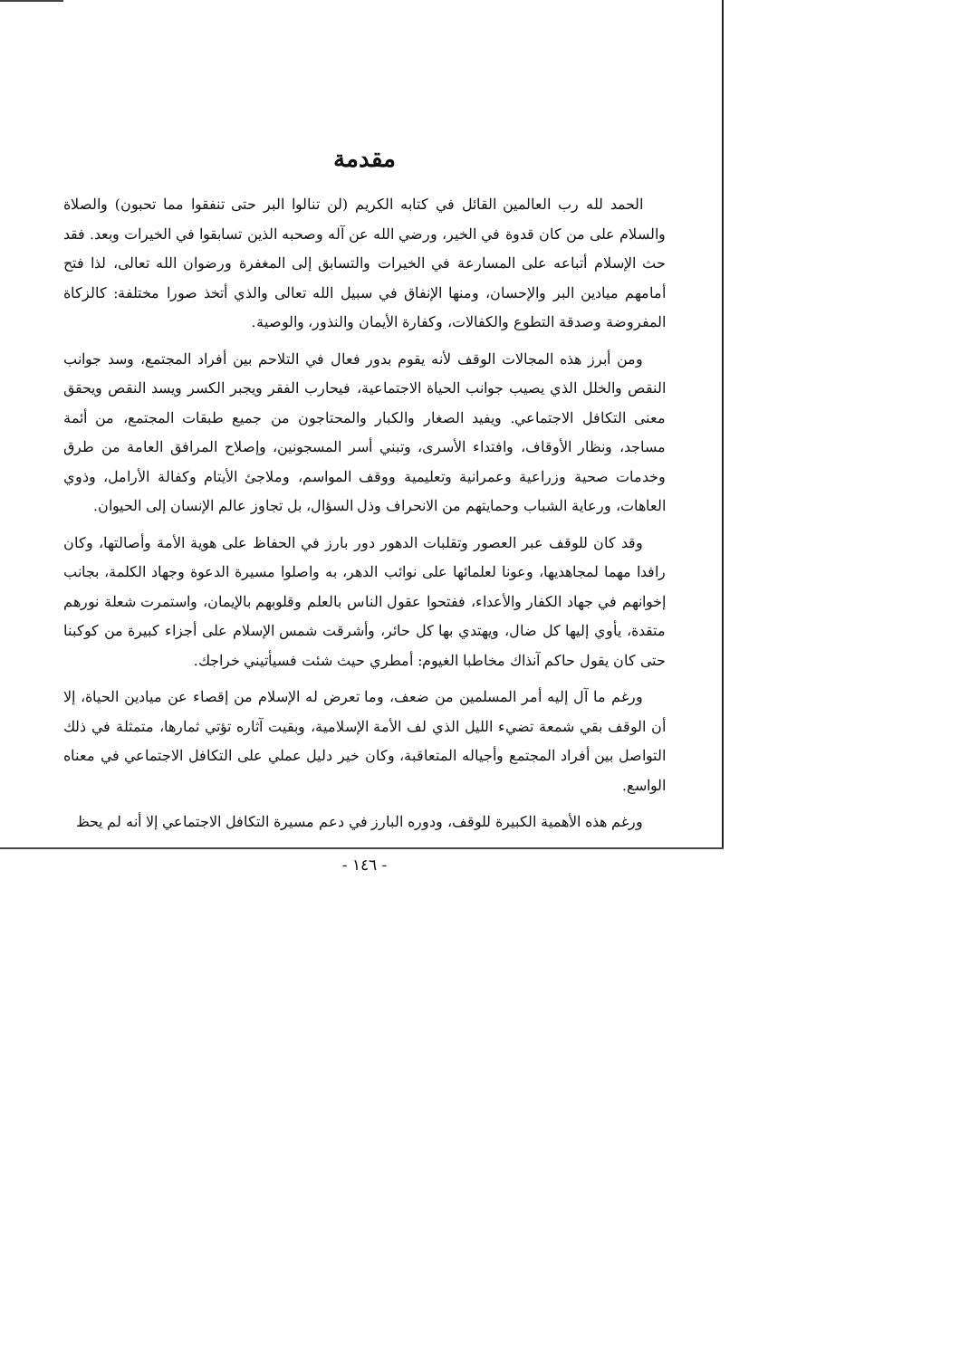مقدمة
الحمد لله رب العالمين القائل في كتابه الكريم (لن تنالوا البر حتى تنفقوا مما تحبون) والصلاة والسلام على من كان قدوة في الخير، ورضي الله عن آله وصحبه الذين تسابقوا في الخيرات وبعد. فقد حث الإسلام أتباعه على المسارعة في الخيرات والتسابق إلى المغفرة ورضوان الله تعالى، لذا فتح أمامهم ميادين البر والإحسان، ومنها الإنفاق في سبيل الله تعالى والذي أتخذ صورا مختلفة: كالزكاة المفروضة وصدقة التطوع والكفالات، وكفارة الأيمان والنذور، والوصية.
ومن أبرز هذه المجالات الوقف لأنه يقوم بدور فعال في التلاحم بين أفراد المجتمع، وسد جوانب النقص والخلل الذي يصيب جوانب الحياة الاجتماعية، فيحارب الفقر ويجبر الكسر ويسد النقص ويحقق معنى التكافل الاجتماعي. ويفيد الصغار والكبار والمحتاجون من جميع طبقات المجتمع، من أئمة مساجد، ونظار الأوقاف، وافتداء الأسرى، وتبني أسر المسجونين، وإصلاح المرافق العامة من طرق وخدمات صحية وزراعية وعمرانية وتعليمية ووقف المواسم، وملاجئ الأيتام وكفالة الأرامل، وذوي العاهات، ورعاية الشباب وحمايتهم من الانحراف وذل السؤال، بل تجاوز عالم الإنسان إلى الحيوان.
وقد كان للوقف عبر العصور وتقلبات الدهور دور بارز في الحفاظ على هوية الأمة وأصالتها، وكان رافدا مهما لمجاهديها، وعونا لعلمائها على نوائب الدهر، به واصلوا مسيرة الدعوة وجهاد الكلمة، بجانب إخوانهم في جهاد الكفار والأعداء، ففتحوا عقول الناس بالعلم وقلوبهم بالإيمان، واستمرت شعلة نورهم متقدة، يأوي إليها كل ضال، ويهتدي بها كل حائر، وأشرقت شمس الإسلام على أجزاء كبيرة من كوكبنا حتى كان يقول حاكم آنذاك مخاطبا الغيوم: أمطري حيث شئت فسيأتيني خراجك.
ورغم ما آل إليه أمر المسلمين من ضعف، وما تعرض له الإسلام من إقصاء عن ميادين الحياة، إلا أن الوقف بقي شمعة تضيء الليل الذي لف الأمة الإسلامية، وبقيت آثاره تؤتي ثمارها، متمثلة في ذلك التواصل بين أفراد المجتمع وأجياله المتعاقبة، وكان خير دليل عملي على التكافل الاجتماعي في معناه الواسع.
ورغم هذه الأهمية الكبيرة للوقف، ودوره البارز في دعم مسيرة التكافل الاجتماعي إلا أنه لم يحظ
- ١٤٦ -